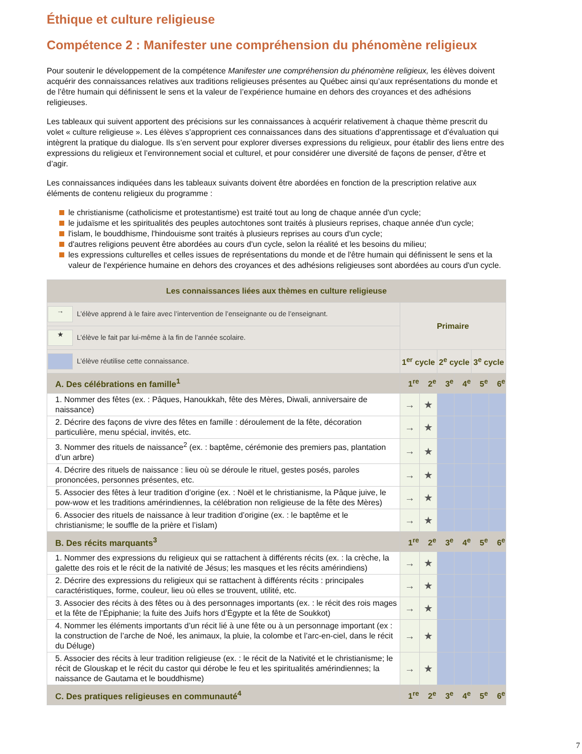Éthique et culture religieuse
Compétence 2 : Manifester une compréhension du phénomène religieux
Pour soutenir le développement de la compétence Manifester une compréhension du phénomène religieux, les élèves doivent acquérir des connaissances relatives aux traditions religieuses présentes au Québec ainsi qu’aux représentations du monde et de l’être humain qui définissent le sens et la valeur de l’expérience humaine en dehors des croyances et des adhésions religieuses.
Les tableaux qui suivent apportent des précisions sur les connaissances à acquérir relativement à chaque thème prescrit du volet « culture religieuse ». Les élèves s’approprient ces connaissances dans des situations d’apprentissage et d’évaluation qui intègrent la pratique du dialogue. Ils s’en servent pour explorer diverses expressions du religieux, pour établir des liens entre des expressions du religieux et l’environnement social et culturel, et pour considérer une diversité de façons de penser, d’être et d’agir.
Les connaissances indiquées dans les tableaux suivants doivent être abordées en fonction de la prescription relative aux éléments de contenu religieux du programme :
le christianisme (catholicisme et protestantisme) est traité tout au long de chaque année d'un cycle;
le judaïsme et les spiritualités des peuples autochtones sont traités à plusieurs reprises, chaque année d'un cycle;
l'islam, le bouddhisme, l'hindouisme sont traités à plusieurs reprises au cours d'un cycle;
d'autres religions peuvent être abordées au cours d'un cycle, selon la réalité et les besoins du milieu;
les expressions culturelles et celles issues de représentations du monde et de l'être humain qui définissent le sens et la valeur de l'expérience humaine en dehors des croyances et des adhésions religieuses sont abordées au cours d'un cycle.
| Les connaissances liées aux thèmes en culture religieuse | | | | | | |
| --- | --- | --- | --- | --- | --- | --- |
| → L’élève apprend à le faire avec l’intervention de l’enseignante ou de l’enseignant. | Primaire | | | | | |
| ★ L’élève le fait par lui-même à la fin de l’année scolaire. | | | | | | |
| L’élève réutilise cette connaissance. | 1<sup>er</sup> cycle | | 2<sup>e</sup> cycle | | 3<sup>e</sup> cycle | |
| A. Des célébrations en famille<sup>1</sup> | 1<sup>re</sup> | 2<sup>e</sup> | 3<sup>e</sup> | 4<sup>e</sup> | 5<sup>e</sup> | 6<sup>e</sup> |
| 1. Nommer des fêtes (ex. : Pâques, Hanoukkah, fête des Mères, Diwali, anniversaire de naissance) | → | ★ | | | | |
| 2. Décrire des façons de vivre des fêtes en famille : déroulement de la fête, décoration particulière, menu spécial, invités, etc. | → | ★ | | | | |
| 3. Nommer des rituels de naissance<sup>2</sup> (ex. : baptême, cérémonie des premiers pas, plantation d’un arbre) | → | ★ | | | | |
| 4. Décrire des rituels de naissance : lieu où se déroule le rituel, gestes posés, paroles prononcées, personnes présentes, etc. | → | ★ | | | | |
| 5. Associer des fêtes à leur tradition d’origine (ex. : Noël et le christianisme, la Pâque juive, le pow-wow et les traditions amérindiennes, la célébration non religieuse de la fête des Mères) | → | ★ | | | | |
| 6. Associer des rituels de naissance à leur tradition d’origine (ex. : le baptême et le christianisme; le souffle de la prière et l’islam) | → | ★ | | | | |
| B. Des récits marquants<sup>3</sup> | 1<sup>re</sup> | 2<sup>e</sup> | 3<sup>e</sup> | 4<sup>e</sup> | 5<sup>e</sup> | 6<sup>e</sup> |
| 1. Nommer des expressions du religieux qui se rattachent à différents récits (ex. : la crèche, la galette des rois et le récit de la nativité de Jésus; les masques et les récits amérindiens) | → | ★ | | | | |
| 2. Décrire des expressions du religieux qui se rattachent à différents récits : principales caractéristiques, forme, couleur, lieu où elles se trouvent, utilité, etc. | → | ★ | | | | |
| 3. Associer des récits à des fêtes ou à des personnages importants (ex. : le récit des rois mages et la fête de l’Épiphanie; la fuite des Juifs hors d’Égypte et la fête de Soukkot) | → | ★ | | | | |
| 4. Nommer les éléments importants d’un récit lié à une fête ou à un personnage important (ex : la construction de l’arche de Noé, les animaux, la pluie, la colombe et l’arc-en-ciel, dans le récit du Déluge) | → | ★ | | | | |
| 5. Associer des récits à leur tradition religieuse (ex. : le récit de la Nativité et le christianisme; le récit de Glouskap et le récit du castor qui dérobe le feu et les spiritualités amérindiennes; la naissance de Gautama et le bouddhisme) | → | ★ | | | | |
| C. Des pratiques religieuses en communauté<sup>4</sup> | 1<sup>re</sup> | 2<sup>e</sup> | 3<sup>e</sup> | 4<sup>e</sup> | 5<sup>e</sup> | 6<sup>e</sup> |
7